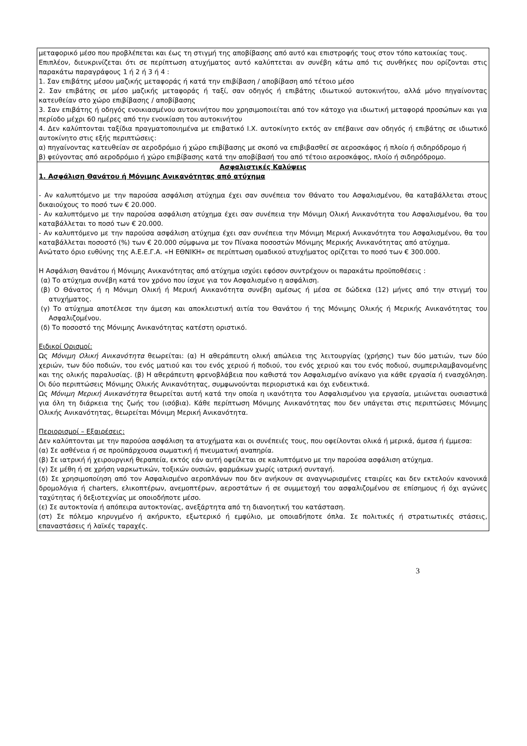μεταφορικό μέσο που προβλέπεται και έως τη στιγμή της αποβίβασης από αυτό και επιστροφής τους στον τόπο κατοικίας τους.
Επιπλέον, διευκρινίζεται ότι σε περίπτωση ατυχήματος αυτό καλύπτεται αν συνέβη κάτω από τις συνθήκες που ορίζονται στις παρακάτω παραγράφους 1 ή 2 ή 3 ή 4 :
1. Σαν επιβάτης μέσου μαζικής μεταφοράς ή κατά την επιβίβαση / αποβίβαση από τέτοιο μέσο
2. Σαν επιβάτης σε μέσο μαζικής μεταφοράς ή ταξί, σαν οδηγός ή επιβάτης ιδιωτικού αυτοκινήτου, αλλά μόνο πηγαίνοντας κατευθείαν στο χώρο επιβίβασης / αποβίβασης
3. Σαν επιβάτης ή οδηγός ενοικιασμένου αυτοκινήτου που χρησιμοποιείται από τον κάτοχο για ιδιωτική μεταφορά προσώπων και για περίοδο μέχρι 60 ημέρες από την ενοικίαση του αυτοκινήτου
4. Δεν καλύπτονται ταξίδια πραγματοποιημένα με επιβατικό Ι.Χ. αυτοκίνητο εκτός αν επέβαινε σαν οδηγός ή επιβάτης σε ιδιωτικό αυτοκίνητο στις εξής περιπτώσεις:
α) πηγαίνοντας κατευθείαν σε αεροδρόμιο ή χώρο επιβίβασης με σκοπό να επιβιβασθεί σε αεροσκάφος ή πλοίο ή σιδηρόδρομο ή
β) φεύγοντας από αεροδρόμιο ή χώρο επιβίβασης κατά την αποβίβασή του από τέτοιο αεροσκάφος, πλοίο ή σιδηρόδρομο.
Ασφαλιστικές Καλύψεις
1. Ασφάλιση Θανάτου ή Μόνιμης Ανικανότητας από ατύχημα
- Αν καλυπτόμενο με την παρούσα ασφάλιση ατύχημα έχει σαν συνέπεια τον Θάνατο του Ασφαλισμένου, θα καταβάλλεται στους δικαιούχους το ποσό των € 20.000.
- Αν καλυπτόμενο με την παρούσα ασφάλιση ατύχημα έχει σαν συνέπεια την Μόνιμη Ολική Ανικανότητα του Ασφαλισμένου, θα του καταβάλλεται το ποσό των € 20.000.
- Αν καλυπτόμενο με την παρούσα ασφάλιση ατύχημα έχει σαν συνέπεια την Μόνιμη Μερική Ανικανότητα του Ασφαλισμένου, θα του καταβάλλεται ποσοστό (%) των € 20.000 σύμφωνα με τον Πίνακα ποσοστών Μόνιμης Μερικής Ανικανότητας από ατύχημα.
Ανώτατο όριο ευθύνης της Α.Ε.Ε.Γ.Α. «Η ΕΘΝΙΚΗ» σε περίπτωση ομαδικού ατυχήματος ορίζεται το ποσό των € 300.000.
Η Ασφάλιση Θανάτου ή Μόνιμης Ανικανότητας από ατύχημα ισχύει εφόσον συντρέχουν οι παρακάτω προϋποθέσεις :
(α) Το ατύχημα συνέβη κατά τον χρόνο που ίσχυε για τον Ασφαλισμένο η ασφάλιση.
(β) Ο Θάνατος ή η Μόνιμη Ολική ή Μερική Ανικανότητα συνέβη αμέσως ή μέσα σε δώδεκα (12) μήνες από την στιγμή του ατυχήματος.
(γ) Το ατύχημα αποτέλεσε την άμεση και αποκλειστική αιτία του Θανάτου ή της Μόνιμης Ολικής ή Μερικής Ανικανότητας του Ασφαλιζομένου.
(δ) Το ποσοστό της Μόνιμης Ανικανότητας κατέστη οριστικό.
Ειδικοί Ορισμοί:
Ως Μόνιμη Ολική Ανικανότητα θεωρείται: (α) Η αθεράπευτη ολική απώλεια της λειτουργίας (χρήσης) των δύο ματιών, των δύο χεριών, των δύο ποδιών, του ενός ματιού και του ενός χεριού ή ποδιού, του ενός χεριού και του ενός ποδιού, συμπεριλαμβανομένης και της ολικής παραλυσίας. (β) Η αθεράπευτη φρενοβλάβεια που καθιστά τον Ασφαλισμένο ανίκανο για κάθε εργασία ή ενασχόληση. Οι δύο περιπτώσεις Μόνιμης Ολικής Ανικανότητας, συμφωνούνται περιοριστικά και όχι ενδεικτικά.
Ως Μόνιμη Μερική Ανικανότητα θεωρείται αυτή κατά την οποία η ικανότητα του Ασφαλισμένου για εργασία, μειώνεται ουσιαστικά για όλη τη διάρκεια της ζωής του (ισόβια). Κάθε περίπτωση Μόνιμης Ανικανότητας που δεν υπάγεται στις περιπτώσεις Μόνιμης Ολικής Ανικανότητας, θεωρείται Μόνιμη Μερική Ανικανότητα.
Περιορισμοί – Εξαιρέσεις:
Δεν καλύπτονται με την παρούσα ασφάλιση τα ατυχήματα και οι συνέπειές τους, που οφείλονται ολικά ή μερικά, άμεσα ή έμμεσα:
(α) Σε ασθένεια ή σε προϋπάρχουσα σωματική ή πνευματική αναπηρία.
(β) Σε ιατρική ή χειρουργική θεραπεία, εκτός εάν αυτή οφείλεται σε καλυπτόμενο με την παρούσα ασφάλιση ατύχημα.
(γ) Σε μέθη ή σε χρήση ναρκωτικών, τοξικών ουσιών, φαρμάκων χωρίς ιατρική συνταγή.
(δ) Σε χρησιμοποίηση από τον Ασφαλισμένο αεροπλάνων που δεν ανήκουν σε αναγνωρισμένες εταιρίες και δεν εκτελούν κανονικά δρομολόγια ή charters, ελικοπτέρων, ανεμοπτέρων, αεροστάτων ή σε συμμετοχή του ασφαλιζομένου σε επίσημους ή όχι αγώνες ταχύτητας ή δεξιοτεχνίας με οποιοδήποτε μέσο.
(ε) Σε αυτοκτονία ή απόπειρα αυτοκτονίας, ανεξάρτητα από τη διανοητική του κατάσταση.
(στ) Σε πόλεμο κηρυγμένο ή ακήρυκτο, εξωτερικό ή εμφύλιο, με οποιαδήποτε όπλα. Σε πολιτικές ή στρατιωτικές στάσεις, επαναστάσεις ή λαϊκές ταραχές.
3